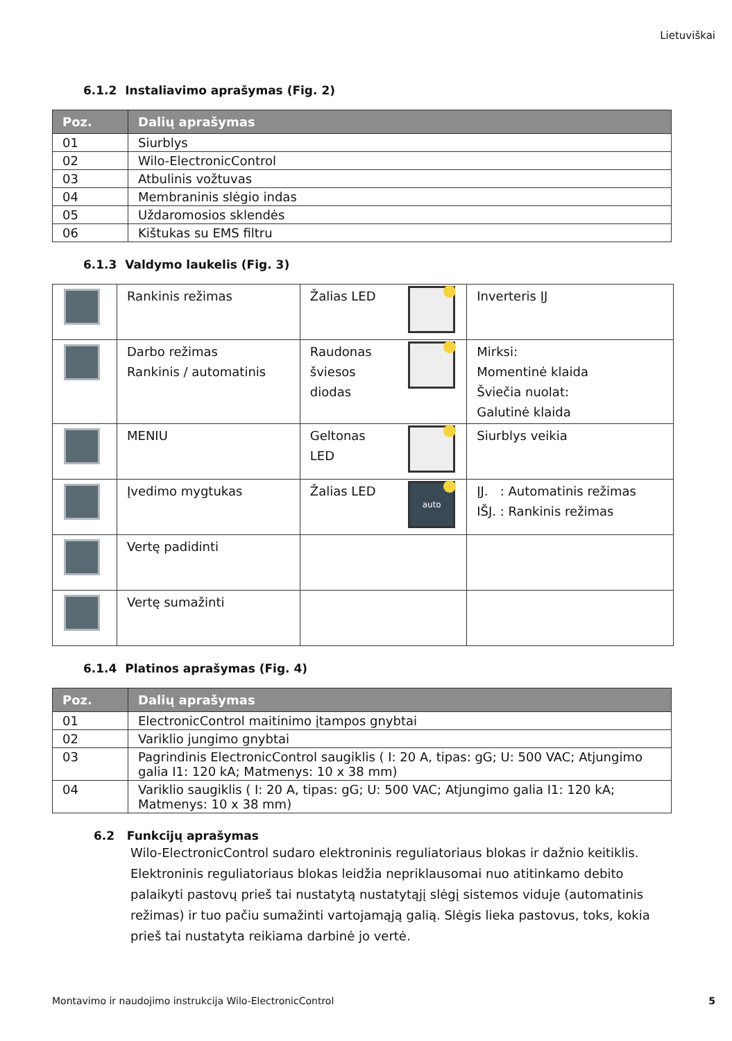Lietuviškai
6.1.2 Instaliavimo aprašymas (Fig. 2)
| Poz. | Dalių aprašymas |
| --- | --- |
| 01 | Siurblys |
| 02 | Wilo-ElectronicControl |
| 03 | Atbulinis vožtuvas |
| 04 | Membraninis slėgio indas |
| 05 | Uždaromosios sklendės |
| 06 | Kištukas su EMS filtru |
6.1.3 Valdymo laukelis (Fig. 3)
| | Rankinis režimas | Žalias LED | | Inverteris ĮJ |
| | Darbo režimas Rankinis / automatinis | Raudonas šviesos diodas | | Mirksi: Momentinė klaida Šviečia nuolat: Galutinė klaida |
| | MENIU | Geltonas LED | | Siurblys veikia |
| | Įvedimo mygtukas | Žalias LED | auto | ĮJ. : Automatinis režimas IŠJ. : Rankinis režimas |
| | Vertę padidinti | | | |
| | Vertę sumažinti | | | |
6.1.4 Platinos aprašymas (Fig. 4)
| Poz. | Dalių aprašymas |
| --- | --- |
| 01 | ElectronicControl maitinimo įtampos gnybtai |
| 02 | Variklio jungimo gnybtai |
| 03 | Pagrindinis ElectronicControl saugiklis ( I: 20 A, tipas: gG; U: 500 VAC; Atjungimo galia I1: 120 kA; Matmenys: 10 x 38 mm) |
| 04 | Variklio saugiklis ( I: 20 A, tipas: gG; U: 500 VAC; Atjungimo galia I1: 120 kA; Matmenys: 10 x 38 mm) |
6.2 Funkcijų aprašymas
Wilo-ElectronicControl sudaro elektroninis reguliatoriaus blokas ir dažnio keitiklis. Elektroninis reguliatoriaus blokas leidžia nepriklausomai nuo atitinkamo debito palaikyti pastovų prieš tai nustatytą nustatytąjį slėgį sistemos viduje (automatinis režimas) ir tuo pačiu sumažinti vartojamąją galią. Slėgis lieka pastovus, toks, kokia prieš tai nustatyta reikiama darbinė jo vertė.
Montavimo ir naudojimo instrukcija Wilo-ElectronicControl 5